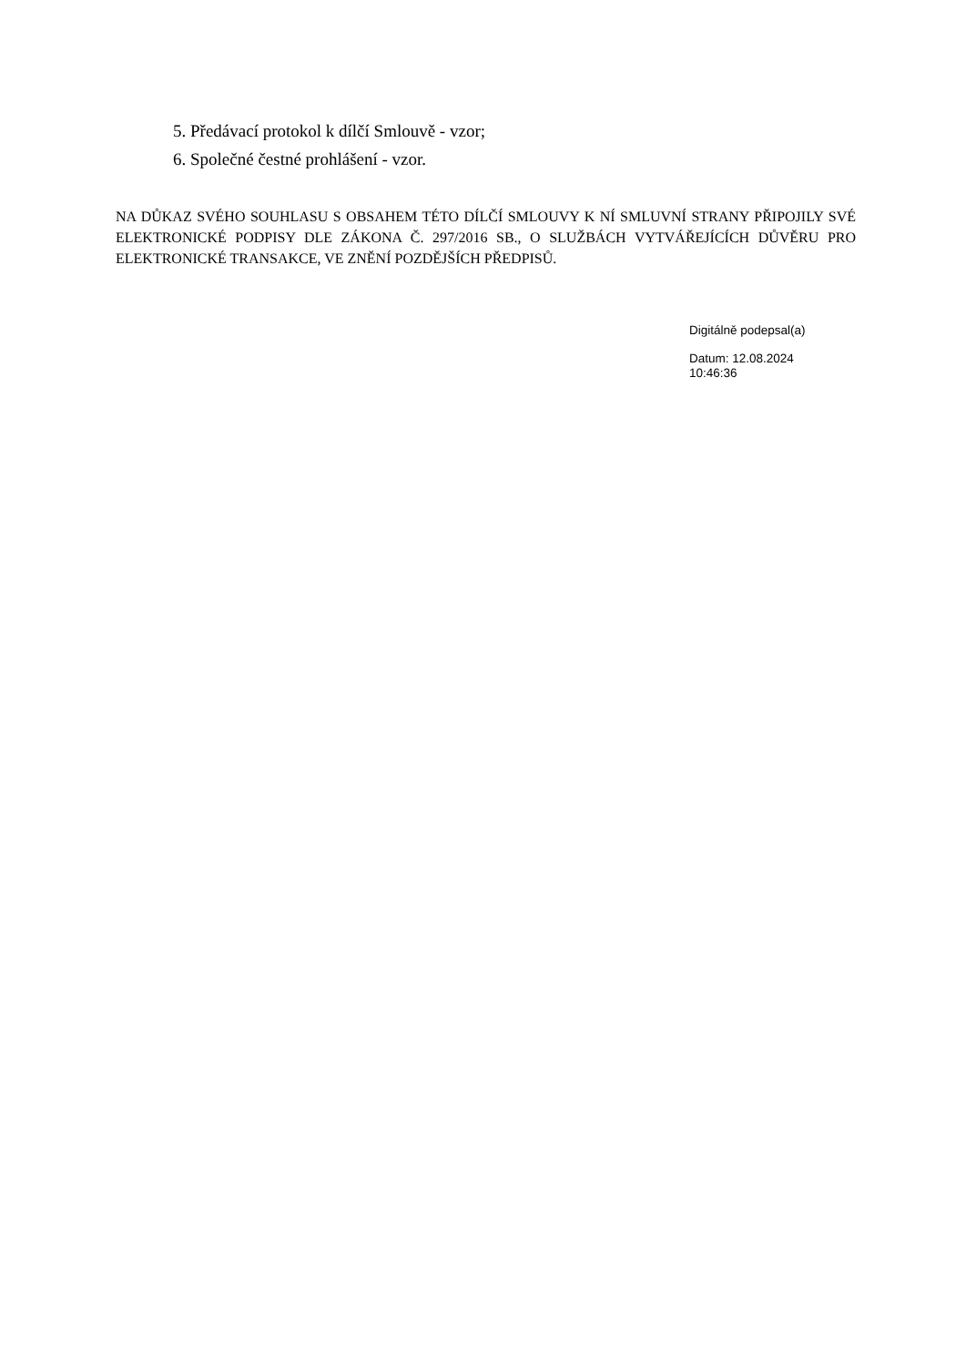5. Předávací protokol k dílčí Smlouvě - vzor;
6. Společné čestné prohlášení - vzor.
NA DŮKAZ SVÉHO SOUHLASU S OBSAHEM TÉTO DÍLČÍ SMLOUVY K NÍ SMLUVNÍ STRANY PŘIPOJILY SVÉ ELEKTRONICKÉ PODPISY DLE ZÁKONA Č. 297/2016 SB., O SLUŽBÁCH VYTVÁŘEJÍCÍCH DŮVĚRU PRO ELEKTRONICKÉ TRANSAKCE, VE ZNĚNÍ POZDĚJŠÍCH PŘEDPISŮ.
Digitálně podepsal(a)
Datum: 12.08.2024
10:46:36